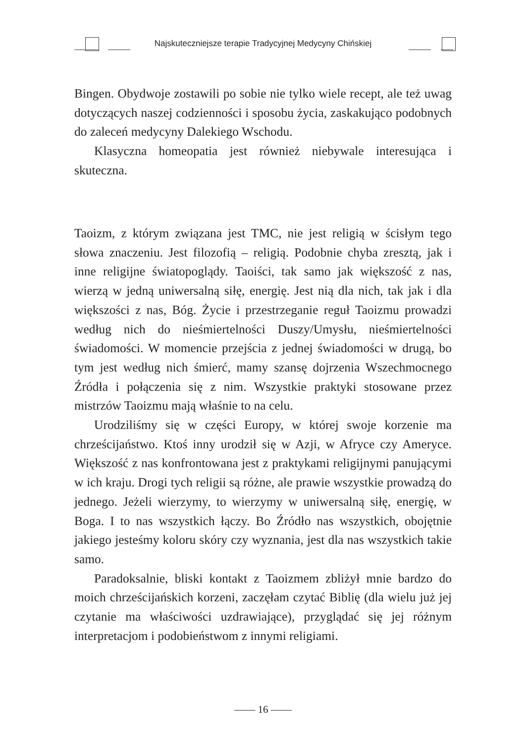Najskuteczniejsze terapie Tradycyjnej Medycyny Chińskiej
Bingen. Obydwoje zostawili po sobie nie tylko wiele recept, ale też uwag dotyczących naszej codzienności i sposobu życia, zaskakująco podobnych do zaleceń medycyny Dalekiego Wschodu.
Klasyczna homeopatia jest również niebywale interesująca i skuteczna.
Taoizm, z którym związana jest TMC, nie jest religią w ścisłym tego słowa znaczeniu. Jest filozofią – religią. Podobnie chyba zresztą, jak i inne religijne światopoglądy. Taoiści, tak samo jak większość z nas, wierzą w jedną uniwersalną siłę, energię. Jest nią dla nich, tak jak i dla większości z nas, Bóg. Życie i przestrzeganie reguł Taoizmu prowadzi według nich do nieśmiertelności Duszy/Umysłu, nieśmiertelności świadomości. W momencie przejścia z jednej świadomości w drugą, bo tym jest według nich śmierć, mamy szansę dojrzenia Wszechmocnego Źródła i połączenia się z nim. Wszystkie praktyki stosowane przez mistrzów Taoizmu mają właśnie to na celu.
Urodziliśmy się w części Europy, w której swoje korzenie ma chrześcijaństwo. Ktoś inny urodził się w Azji, w Afryce czy Ameryce. Większość z nas konfrontowana jest z praktykami religijnymi panującymi w ich kraju. Drogi tych religii są różne, ale prawie wszystkie prowadzą do jednego. Jeżeli wierzymy, to wierzymy w uniwersalną siłę, energię, w Boga. I to nas wszystkich łączy. Bo Źródło nas wszystkich, obojętnie jakiego jesteśmy koloru skóry czy wyznania, jest dla nas wszystkich takie samo.
Paradoksalnie, bliski kontakt z Taoizmem zbliżył mnie bardzo do moich chrześcijańskich korzeni, zaczęłam czytać Biblię (dla wielu już jej czytanie ma właściwości uzdrawiające), przyglądać się jej różnym interpretacjom i podobieństwom z innymi religiami.
—— 16 ——